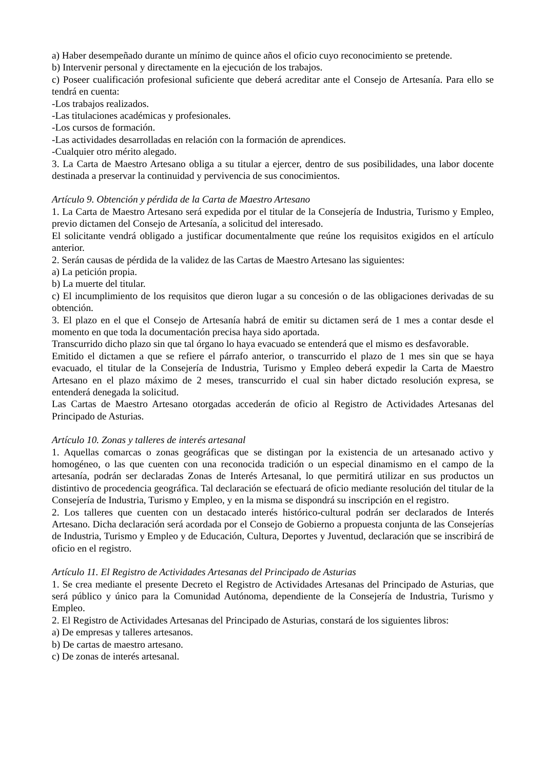a) Haber desempeñado durante un mínimo de quince años el oficio cuyo reconocimiento se pretende.
b) Intervenir personal y directamente en la ejecución de los trabajos.
c) Poseer cualificación profesional suficiente que deberá acreditar ante el Consejo de Artesanía. Para ello se tendrá en cuenta:
-Los trabajos realizados.
-Las titulaciones académicas y profesionales.
-Los cursos de formación.
-Las actividades desarrolladas en relación con la formación de aprendices.
-Cualquier otro mérito alegado.
3. La Carta de Maestro Artesano obliga a su titular a ejercer, dentro de sus posibilidades, una labor docente destinada a preservar la continuidad y pervivencia de sus conocimientos.
Artículo 9. Obtención y pérdida de la Carta de Maestro Artesano
1. La Carta de Maestro Artesano será expedida por el titular de la Consejería de Industria, Turismo y Empleo, previo dictamen del Consejo de Artesanía, a solicitud del interesado.
El solicitante vendrá obligado a justificar documentalmente que reúne los requisitos exigidos en el artículo anterior.
2. Serán causas de pérdida de la validez de las Cartas de Maestro Artesano las siguientes:
a) La petición propia.
b) La muerte del titular.
c) El incumplimiento de los requisitos que dieron lugar a su concesión o de las obligaciones derivadas de su obtención.
3. El plazo en el que el Consejo de Artesanía habrá de emitir su dictamen será de 1 mes a contar desde el momento en que toda la documentación precisa haya sido aportada.
Transcurrido dicho plazo sin que tal órgano lo haya evacuado se entenderá que el mismo es desfavorable.
Emitido el dictamen a que se refiere el párrafo anterior, o transcurrido el plazo de 1 mes sin que se haya evacuado, el titular de la Consejería de Industria, Turismo y Empleo deberá expedir la Carta de Maestro Artesano en el plazo máximo de 2 meses, transcurrido el cual sin haber dictado resolución expresa, se entenderá denegada la solicitud.
Las Cartas de Maestro Artesano otorgadas accederán de oficio al Registro de Actividades Artesanas del Principado de Asturias.
Artículo 10. Zonas y talleres de interés artesanal
1. Aquellas comarcas o zonas geográficas que se distingan por la existencia de un artesanado activo y homogéneo, o las que cuenten con una reconocida tradición o un especial dinamismo en el campo de la artesanía, podrán ser declaradas Zonas de Interés Artesanal, lo que permitirá utilizar en sus productos un distintivo de procedencia geográfica. Tal declaración se efectuará de oficio mediante resolución del titular de la Consejería de Industria, Turismo y Empleo, y en la misma se dispondrá su inscripción en el registro.
2. Los talleres que cuenten con un destacado interés histórico-cultural podrán ser declarados de Interés Artesano. Dicha declaración será acordada por el Consejo de Gobierno a propuesta conjunta de las Consejerías de Industria, Turismo y Empleo y de Educación, Cultura, Deportes y Juventud, declaración que se inscribirá de oficio en el registro.
Artículo 11. El Registro de Actividades Artesanas del Principado de Asturias
1. Se crea mediante el presente Decreto el Registro de Actividades Artesanas del Principado de Asturias, que será público y único para la Comunidad Autónoma, dependiente de la Consejería de Industria, Turismo y Empleo.
2. El Registro de Actividades Artesanas del Principado de Asturias, constará de los siguientes libros:
a) De empresas y talleres artesanos.
b) De cartas de maestro artesano.
c) De zonas de interés artesanal.